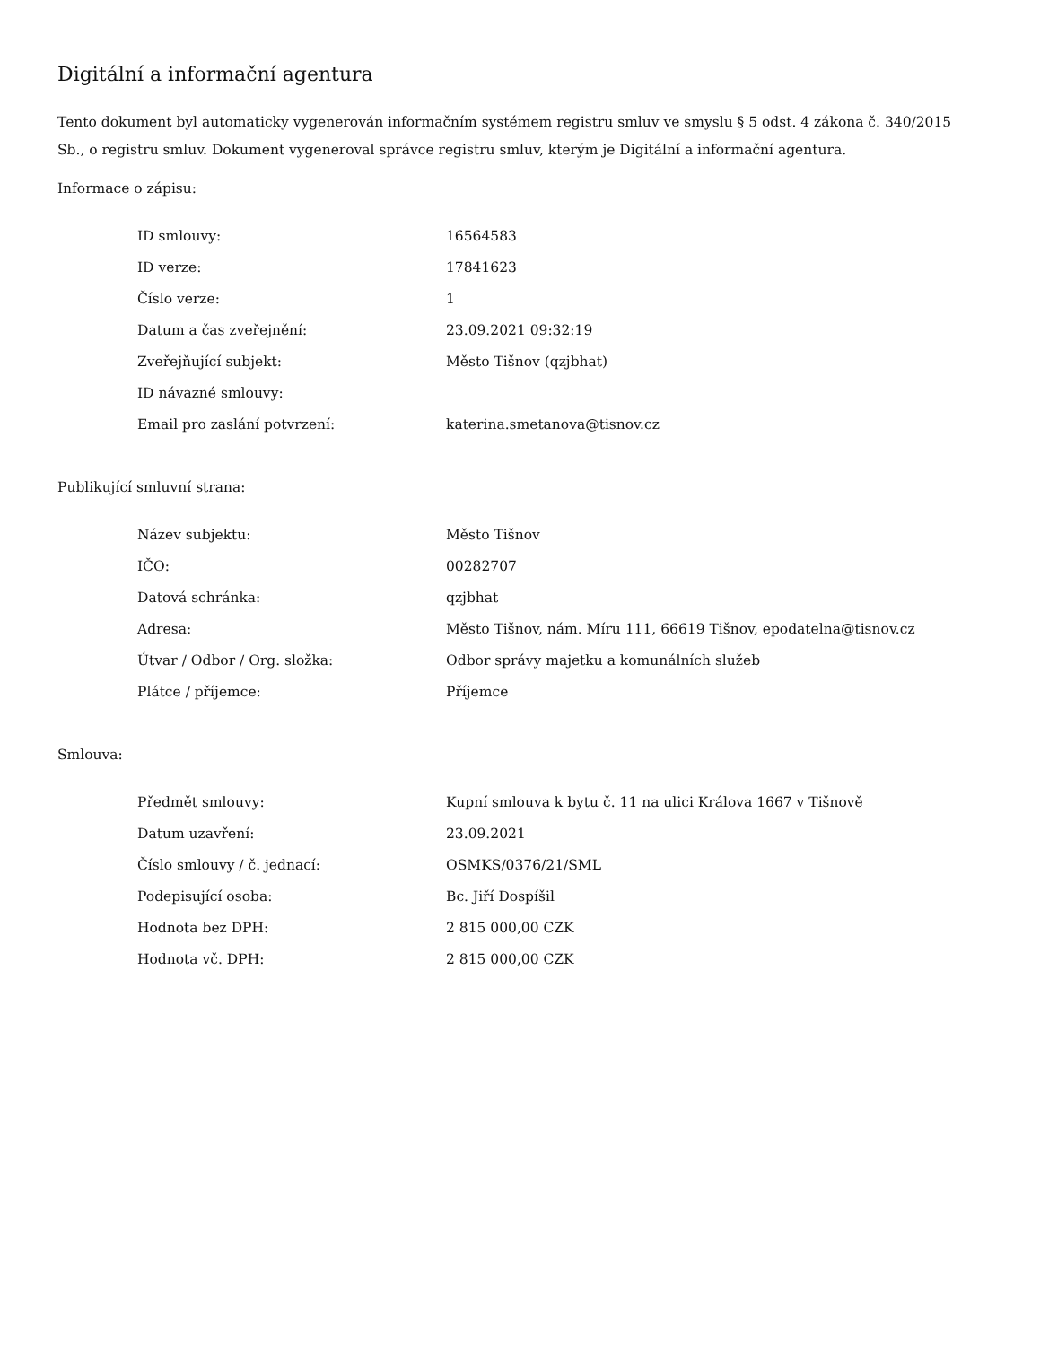Digitální a informační agentura
Tento dokument byl automaticky vygenerován informačním systémem registru smluv ve smyslu § 5 odst. 4 zákona č. 340/2015 Sb., o registru smluv. Dokument vygeneroval správce registru smluv, kterým je Digitální a informační agentura.
Informace o zápisu:
| ID smlouvy: | 16564583 |
| ID verze: | 17841623 |
| Číslo verze: | 1 |
| Datum a čas zveřejnění: | 23.09.2021 09:32:19 |
| Zveřejňující subjekt: | Město Tišnov (qzjbhat) |
| ID návazné smlouvy: | |
| Email pro zaslání potvrzení: | katerina.smetanova@tisnov.cz |
Publikující smluvní strana:
| Název subjektu: | Město Tišnov |
| IČO: | 00282707 |
| Datová schránka: | qzjbhat |
| Adresa: | Město Tišnov, nám. Míru 111, 66619 Tišnov, epodatelna@tisnov.cz |
| Útvar / Odbor / Org. složka: | Odbor správy majetku a komunálních služeb |
| Plátce / příjemce: | Příjemce |
Smlouva:
| Předmět smlouvy: | Kupní smlouva k bytu č. 11 na ulici Králova 1667 v Tišnově |
| Datum uzavření: | 23.09.2021 |
| Číslo smlouvy / č. jednací: | OSMKS/0376/21/SML |
| Podepisující osoba: | Bc. Jiří Dospíšil |
| Hodnota bez DPH: | 2 815 000,00 CZK |
| Hodnota vč. DPH: | 2 815 000,00 CZK |